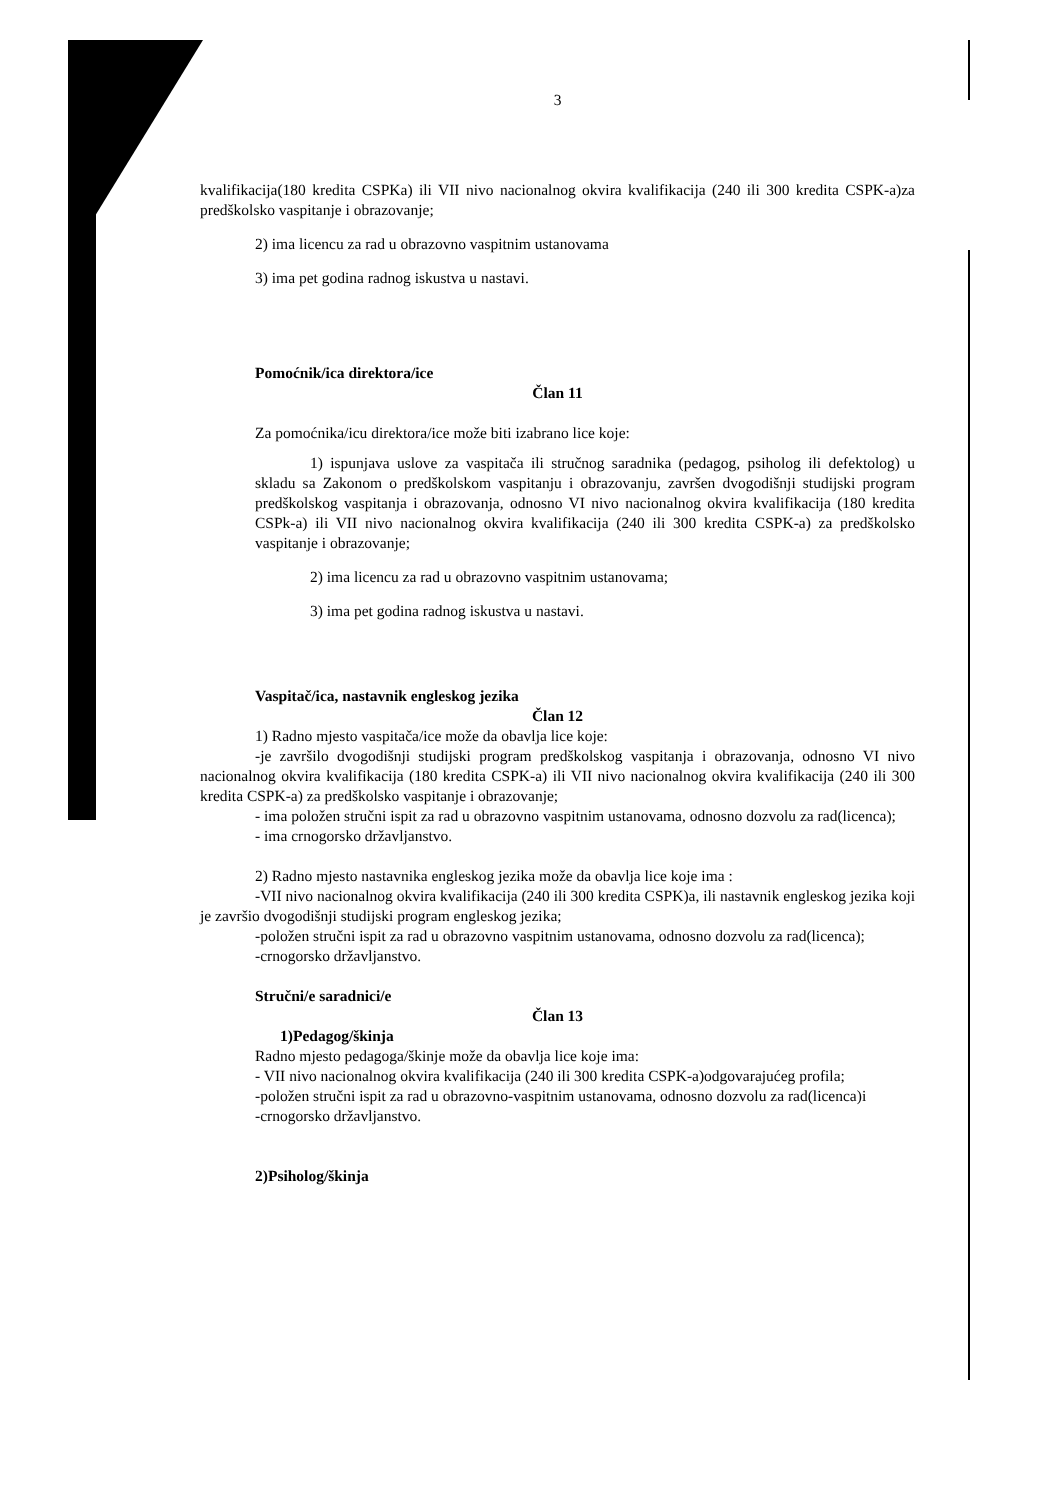3
kvalifikacija(180 kredita CSPKa) ili VII nivo nacionalnog okvira kvalifikacija (240 ili 300 kredita CSPK-a)za predškolsko vaspitanje i obrazovanje;
2) ima licencu za rad u obrazovno vaspitnim ustanovama
3) ima pet godina radnog iskustva u nastavi.
Pomoćnik/ica direktora/ice
Član 11
Za pomoćnika/icu direktora/ice može biti izabrano lice koje:
1) ispunjava uslove za vaspitača ili stručnog saradnika (pedagog, psiholog ili defektolog) u skladu sa Zakonom o predškolskom vaspitanju i obrazovanju, završen dvogodišnji studijski program predškolskog vaspitanja i obrazovanja, odnosno VI nivo nacionalnog okvira kvalifikacija (180 kredita CSPk-a) ili VII nivo nacionalnog okvira kvalifikacija (240 ili 300 kredita CSPK-a) za predškolsko vaspitanje i obrazovanje;
2) ima licencu za rad u obrazovno vaspitnim ustanovama;
3) ima pet godina radnog iskustva u nastavi.
Vaspitač/ica, nastavnik engleskog jezika
Član 12
1) Radno mjesto vaspitača/ice može da obavlja lice koje:
-je završilo dvogodišnji studijski program predškolskog vaspitanja i obrazovanja, odnosno VI nivo nacionalnog okvira kvalifikacija (180 kredita CSPK-a) ili VII nivo nacionalnog okvira kvalifikacija (240 ili 300 kredita CSPK-a) za predškolsko vaspitanje i obrazovanje;
- ima položen stručni ispit za rad u obrazovno vaspitnim ustanovama, odnosno dozvolu za rad(licenca);
- ima crnogorsko državljanstvo.
2) Radno mjesto nastavnika engleskog jezika može da obavlja lice koje ima :
-VII nivo nacionalnog okvira kvalifikacija (240 ili 300 kredita CSPK)a, ili nastavnik engleskog jezika koji je završio dvogodišnji studijski program engleskog jezika;
-položen stručni ispit za rad u obrazovno vaspitnim ustanovama, odnosno dozvolu za rad(licenca);
-crnogorsko državljanstvo.
Stručni/e saradnici/e
Član 13
1)Pedagog/škinja
Radno mjesto pedagoga/škinje može da obavlja lice koje ima:
- VII nivo nacionalnog okvira kvalifikacija (240 ili 300 kredita CSPK-a)odgovarajućeg profila;
-položen stručni ispit za rad u obrazovno-vaspitnim ustanovama, odnosno dozvolu za rad(licenca)i
-crnogorsko državljanstvo.
2)Psiholog/škinja